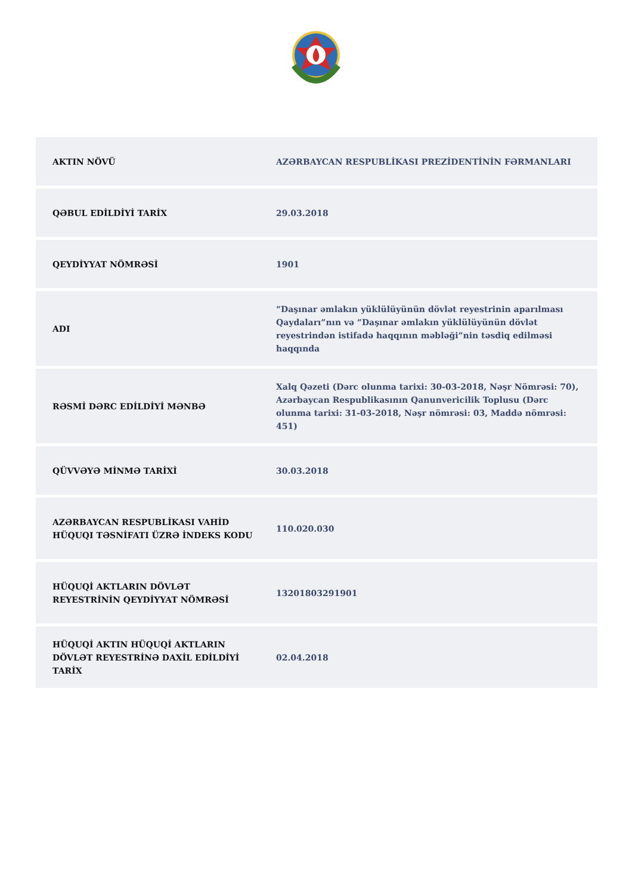| AKTIN NÖVÜ | AZƏRBAYCAN RESPUBLİKASI PREZİDENTİNİN FƏRMANLARI |
| QƏBUL EDİLDİYİ TARİX | 29.03.2018 |
| QEYDİYYAT NÖMRƏSİ | 1901 |
| ADI | “Daşınar əmlakın yüklülüyünün dövlət reyestrinin aparılması Qaydaları”nın və “Daşınar əmlakın yüklülüyünün dövlət reyestrindən istifadə haqqının məbləği”nin təsdiq edilməsi haqqında |
| RƏSMİ DƏRC EDİLDİYİ MƏNBƏ | Xalq Qəzeti (Dərc olunma tarixi: 30-03-2018, Nəşr Nömrəsi: 70), Azərbaycan Respublikasının Qanunvericilik Toplusu (Dərc olunma tarixi: 31-03-2018, Nəşr nömrəsi: 03, Maddə nömrəsi: 451) |
| QÜVVƏYƏ MİNMƏ TARİXİ | 30.03.2018 |
| AZƏRBAYCAN RESPUBLİKASI VAHİD HÜQUQI TƏSNİFATI ÜZRƏ İNDEKS KODU | 110.020.030 |
| HÜQUQİ AKTLARIN DÖVLƏT REYESTRİNİN QEYDİYYAT NÖMRƏSİ | 13201803291901 |
| HÜQUQİ AKTIN HÜQUQİ AKTLARIN DÖVLƏT REYESTRİNƏ DAXİL EDİLDİYİ TARİX | 02.04.2018 |